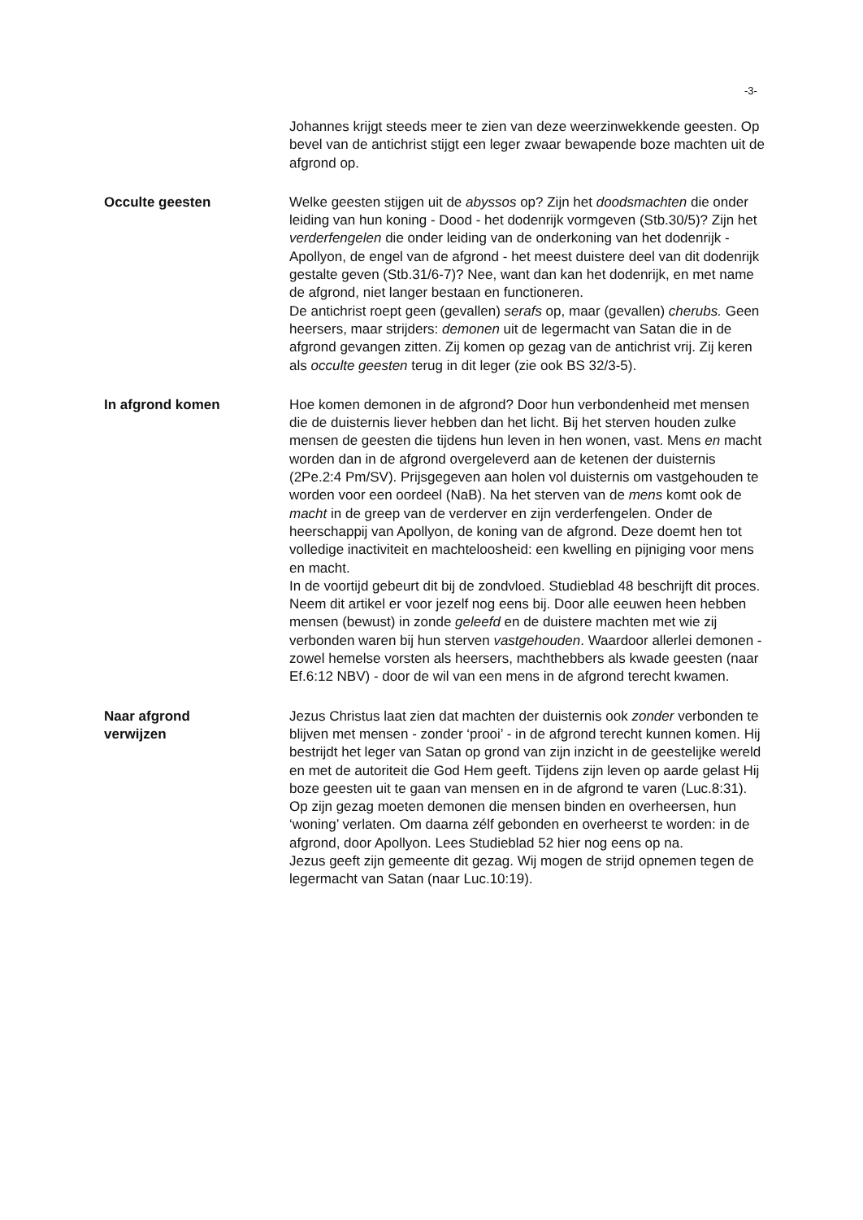-3-
Johannes krijgt steeds meer te zien van deze weerzinwekkende geesten. Op bevel van de antichrist stijgt een leger zwaar bewapende boze machten uit de afgrond op.
Occulte geesten
Welke geesten stijgen uit de abyssos op? Zijn het doodsmachten die onder leiding van hun koning - Dood - het dodenrijk vormgeven (Stb.30/5)? Zijn het verderfengelen die onder leiding van de onderkoning van het dodenrijk - Apollyon, de engel van de afgrond - het meest duistere deel van dit dodenrijk gestalte geven (Stb.31/6-7)? Nee, want dan kan het dodenrijk, en met name de afgrond, niet langer bestaan en functioneren.
De antichrist roept geen (gevallen) serafs op, maar (gevallen) cherubs. Geen heersers, maar strijders: demonen uit de legermacht van Satan die in de afgrond gevangen zitten. Zij komen op gezag van de antichrist vrij. Zij keren als occulte geesten terug in dit leger (zie ook BS 32/3-5).
In afgrond komen
Hoe komen demonen in de afgrond? Door hun verbondenheid met mensen die de duisternis liever hebben dan het licht. Bij het sterven houden zulke mensen de geesten die tijdens hun leven in hen wonen, vast. Mens en macht worden dan in de afgrond overgeleverd aan de ketenen der duisternis (2Pe.2:4 Pm/SV). Prijsgegeven aan holen vol duisternis om vastgehouden te worden voor een oordeel (NaB). Na het sterven van de mens komt ook de macht in de greep van de verderver en zijn verderfengelen. Onder de heerschappij van Apollyon, de koning van de afgrond. Deze doemt hen tot volledige inactiviteit en machteloosheid: een kwelling en pijniging voor mens en macht.
In de voortijd gebeurt dit bij de zondvloed. Studieblad 48 beschrijft dit proces. Neem dit artikel er voor jezelf nog eens bij. Door alle eeuwen heen hebben mensen (bewust) in zonde geleefd en de duistere machten met wie zij verbonden waren bij hun sterven vastgehouden. Waardoor allerlei demonen - zowel hemelse vorsten als heersers, machthebbers als kwade geesten (naar Ef.6:12 NBV) - door de wil van een mens in de afgrond terecht kwamen.
Naar afgrond
verwijzen
Jezus Christus laat zien dat machten der duisternis ook zonder verbonden te blijven met mensen - zonder ‘prooi’ - in de afgrond terecht kunnen komen. Hij bestrijdt het leger van Satan op grond van zijn inzicht in de geestelijke wereld en met de autoriteit die God Hem geeft. Tijdens zijn leven op aarde gelast Hij boze geesten uit te gaan van mensen en in de afgrond te varen (Luc.8:31). Op zijn gezag moeten demonen die mensen binden en overheersen, hun ‘woning’ verlaten. Om daarna zélf gebonden en overheerst te worden: in de afgrond, door Apollyon. Lees Studieblad 52 hier nog eens op na.
Jezus geeft zijn gemeente dit gezag. Wij mogen de strijd opnemen tegen de legermacht van Satan (naar Luc.10:19).